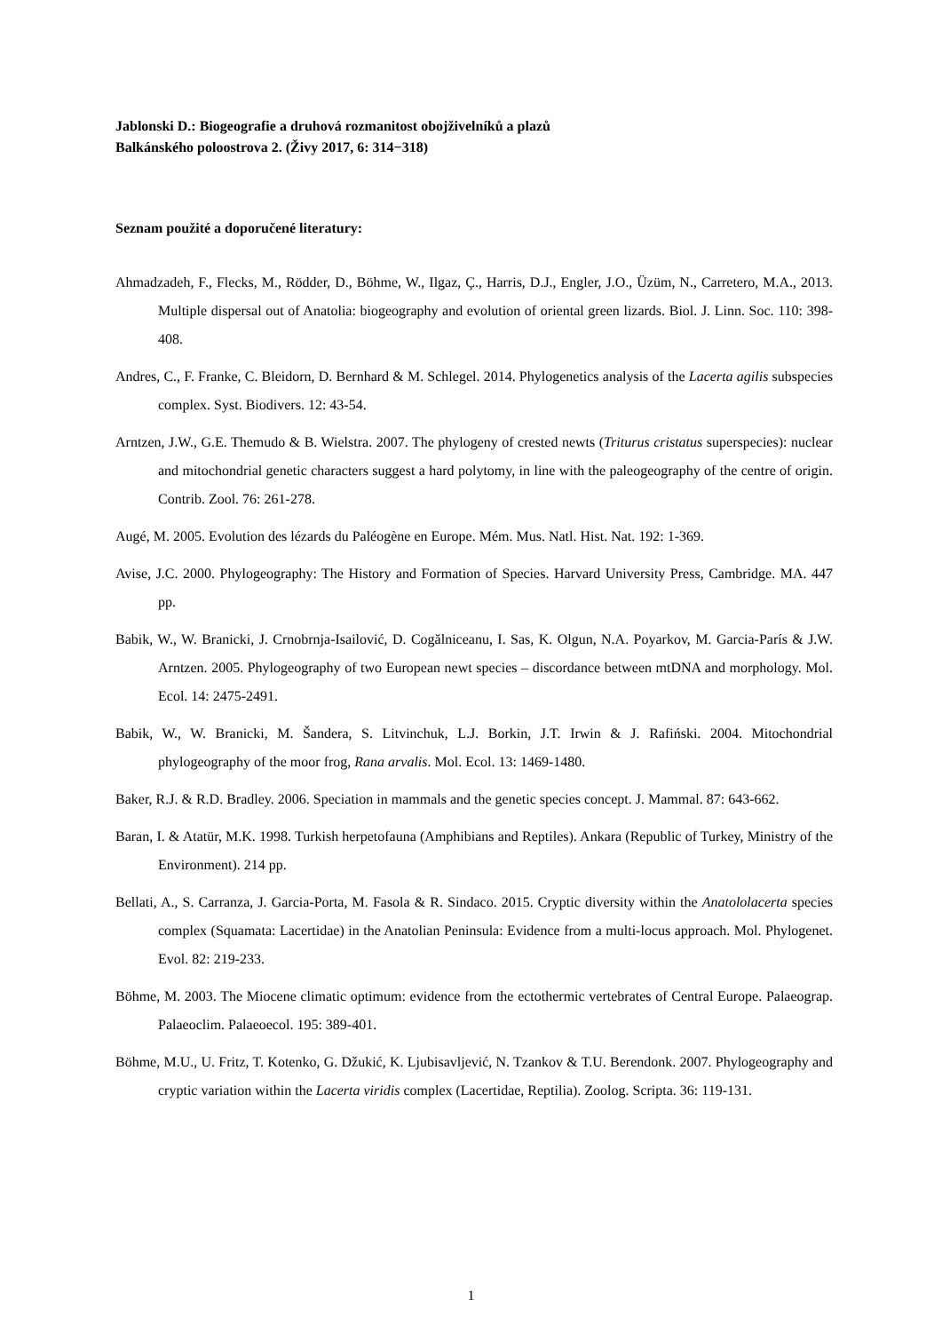Jablonski D.: Biogeografie a druhová rozmanitost obojživelníků a plazů
Balkánského poloostrova 2. (Živy 2017, 6: 314−318)
Seznam použité a doporučené literatury:
Ahmadzadeh, F., Flecks, M., Rödder, D., Böhme, W., Ilgaz, Ç., Harris, D.J., Engler, J.O., Üzüm, N., Carretero, M.A., 2013. Multiple dispersal out of Anatolia: biogeography and evolution of oriental green lizards. Biol. J. Linn. Soc. 110: 398-408.
Andres, C., F. Franke, C. Bleidorn, D. Bernhard & M. Schlegel. 2014. Phylogenetics analysis of the Lacerta agilis subspecies complex. Syst. Biodivers. 12: 43-54.
Arntzen, J.W., G.E. Themudo & B. Wielstra. 2007. The phylogeny of crested newts (Triturus cristatus superspecies): nuclear and mitochondrial genetic characters suggest a hard polytomy, in line with the paleogeography of the centre of origin. Contrib. Zool. 76: 261-278.
Augé, M. 2005. Evolution des lézards du Paléogène en Europe. Mém. Mus. Natl. Hist. Nat. 192: 1-369.
Avise, J.C. 2000. Phylogeography: The History and Formation of Species. Harvard University Press, Cambridge. MA. 447 pp.
Babik, W., W. Branicki, J. Crnobrnja-Isailović, D. Cogălniceanu, I. Sas, K. Olgun, N.A. Poyarkov, M. Garcia-París & J.W. Arntzen. 2005. Phylogeography of two European newt species – discordance between mtDNA and morphology. Mol. Ecol. 14: 2475-2491.
Babik, W., W. Branicki, M. Šandera, S. Litvinchuk, L.J. Borkin, J.T. Irwin & J. Rafiński. 2004. Mitochondrial phylogeography of the moor frog, Rana arvalis. Mol. Ecol. 13: 1469-1480.
Baker, R.J. & R.D. Bradley. 2006. Speciation in mammals and the genetic species concept. J. Mammal. 87: 643-662.
Baran, I. & Atatür, M.K. 1998. Turkish herpetofauna (Amphibians and Reptiles). Ankara (Republic of Turkey, Ministry of the Environment). 214 pp.
Bellati, A., S. Carranza, J. Garcia-Porta, M. Fasola & R. Sindaco. 2015. Cryptic diversity within the Anatololacerta species complex (Squamata: Lacertidae) in the Anatolian Peninsula: Evidence from a multi-locus approach. Mol. Phylogenet. Evol. 82: 219-233.
Böhme, M. 2003. The Miocene climatic optimum: evidence from the ectothermic vertebrates of Central Europe. Palaeograp. Palaeoclim. Palaeoecol. 195: 389-401.
Böhme, M.U., U. Fritz, T. Kotenko, G. Džukić, K. Ljubisavljević, N. Tzankov & T.U. Berendonk. 2007. Phylogeography and cryptic variation within the Lacerta viridis complex (Lacertidae, Reptilia). Zoolog. Scripta. 36: 119-131.
1